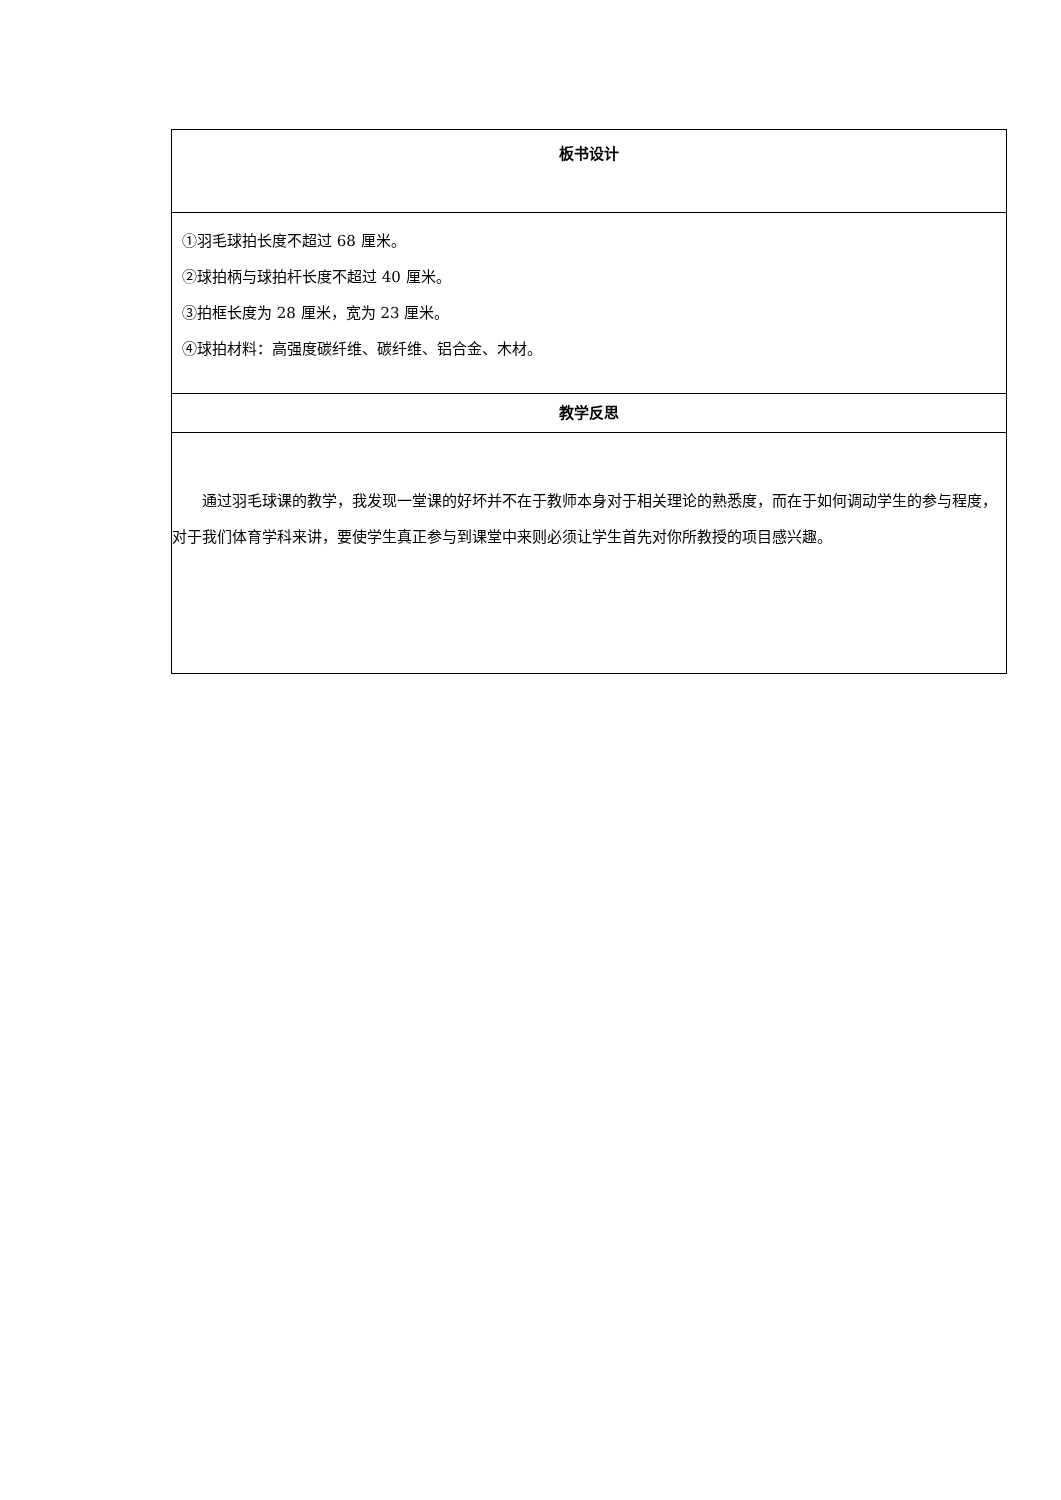| 板书设计 |
| ①羽毛球拍长度不超过 68 厘米。 ②球拍柄与球拍杆长度不超过 40 厘米。 ③拍框长度为 28 厘米，宽为 23 厘米。 ④球拍材料：高强度碳纤维、碳纤维、铝合金、木材。 |
| 教学反思 |
| 通过羽毛球课的教学，我发现一堂课的好坏并不在于教师本身对于相关理论的熟悉度，而在于如何调动学生的参与程度，对于我们体育学科来讲，要使学生真正参与到课堂中来则必须让学生首先对你所教授的项目感兴趣。 |